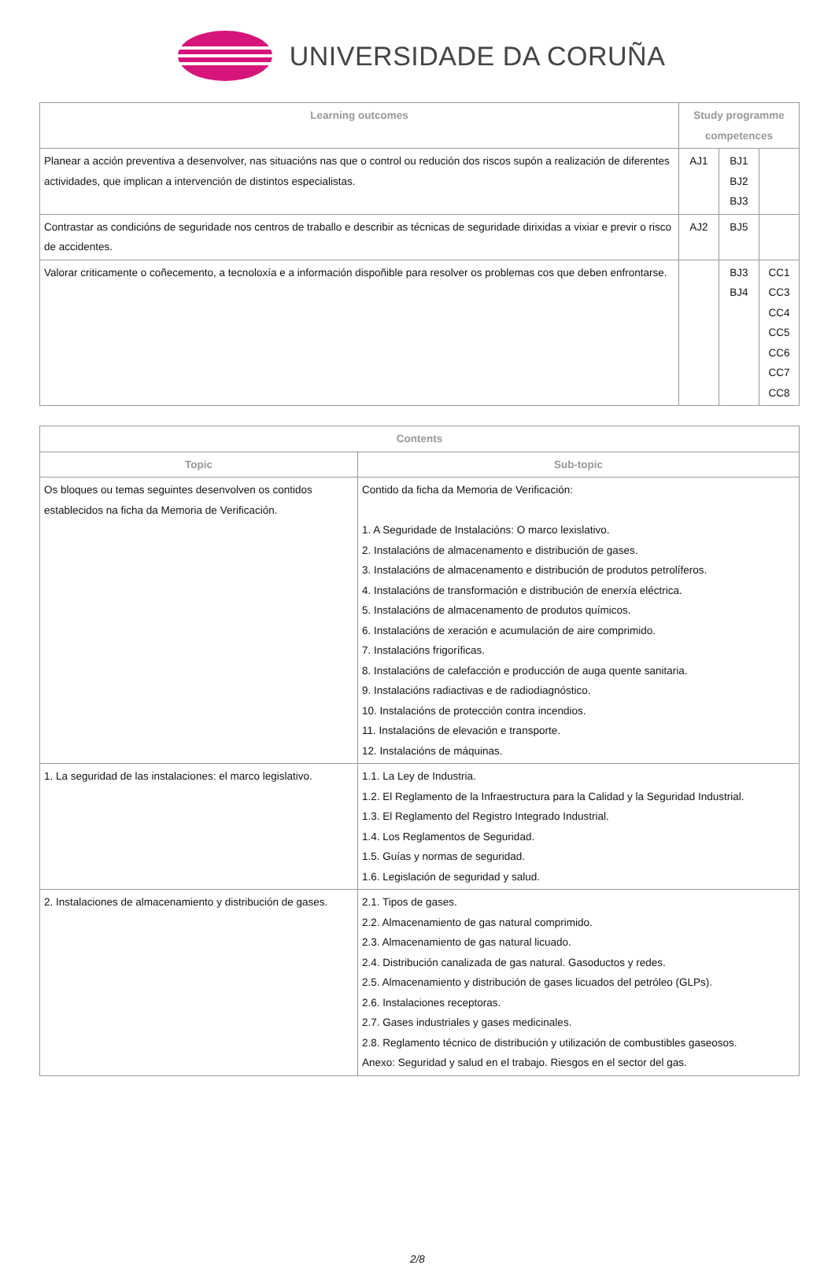UNIVERSIDADE DA CORUÑA
| Learning outcomes | Study programme competences | | |
| --- | --- | --- | --- |
| Planear a acción preventiva a desenvolver, nas situacións nas que o control ou redución dos riscos supón a realización de diferentes actividades, que implican a intervención de distintos especialistas. | AJ1 | BJ1 BJ2 BJ3 | |
| Contrastar as condicións de seguridade nos centros de traballo e describir as técnicas de seguridade dirixidas a vixiar e previr o risco de accidentes. | AJ2 | BJ5 | |
| Valorar criticamente o coñecemento, a tecnoloxía e a información dispoñible para resolver os problemas cos que deben enfrontarse. | | BJ3 BJ4 | CC1 CC3 CC4 CC5 CC6 CC7 CC8 |
| Contents | |
| --- | --- |
| Topic | Sub-topic |
| Os bloques ou temas seguintes desenvolven os contidos establecidos na ficha da Memoria de Verificación. | Contido da ficha da Memoria de Verificación: 1. A Seguridade de Instalacións: O marco lexislativo. 2. Instalacións de almacenamento e distribución de gases. 3. Instalacións de almacenamento e distribución de produtos petrolíferos. 4. Instalacións de transformación e distribución de enerxía eléctrica. 5. Instalacións de almacenamento de produtos químicos. 6. Instalacións de xeración e acumulación de aire comprimido. 7. Instalacións frigoríficas. 8. Instalacións de calefacción e producción de auga quente sanitaria. 9. Instalacións radiactivas e de radiodiagnóstico. 10. Instalacións de protección contra incendios. 11. Instalacións de elevación e transporte. 12. Instalacións de máquinas. |
| 1. La seguridad de las instalaciones: el marco legislativo. | 1.1. La Ley de Industria. 1.2. El Reglamento de la Infraestructura para la Calidad y la Seguridad Industrial. 1.3. El Reglamento del Registro Integrado Industrial. 1.4. Los Reglamentos de Seguridad. 1.5. Guías y normas de seguridad. 1.6. Legislación de seguridad y salud. |
| 2. Instalaciones de almacenamiento y distribución de gases. | 2.1. Tipos de gases. 2.2. Almacenamiento de gas natural comprimido. 2.3. Almacenamiento de gas natural licuado. 2.4. Distribución canalizada de gas natural. Gasoductos y redes. 2.5. Almacenamiento y distribución de gases licuados del petróleo (GLPs). 2.6. Instalaciones receptoras. 2.7. Gases industriales y gases medicinales. 2.8. Reglamento técnico de distribución y utilización de combustibles gaseosos. Anexo: Seguridad y salud en el trabajo. Riesgos en el sector del gas. |
2/8